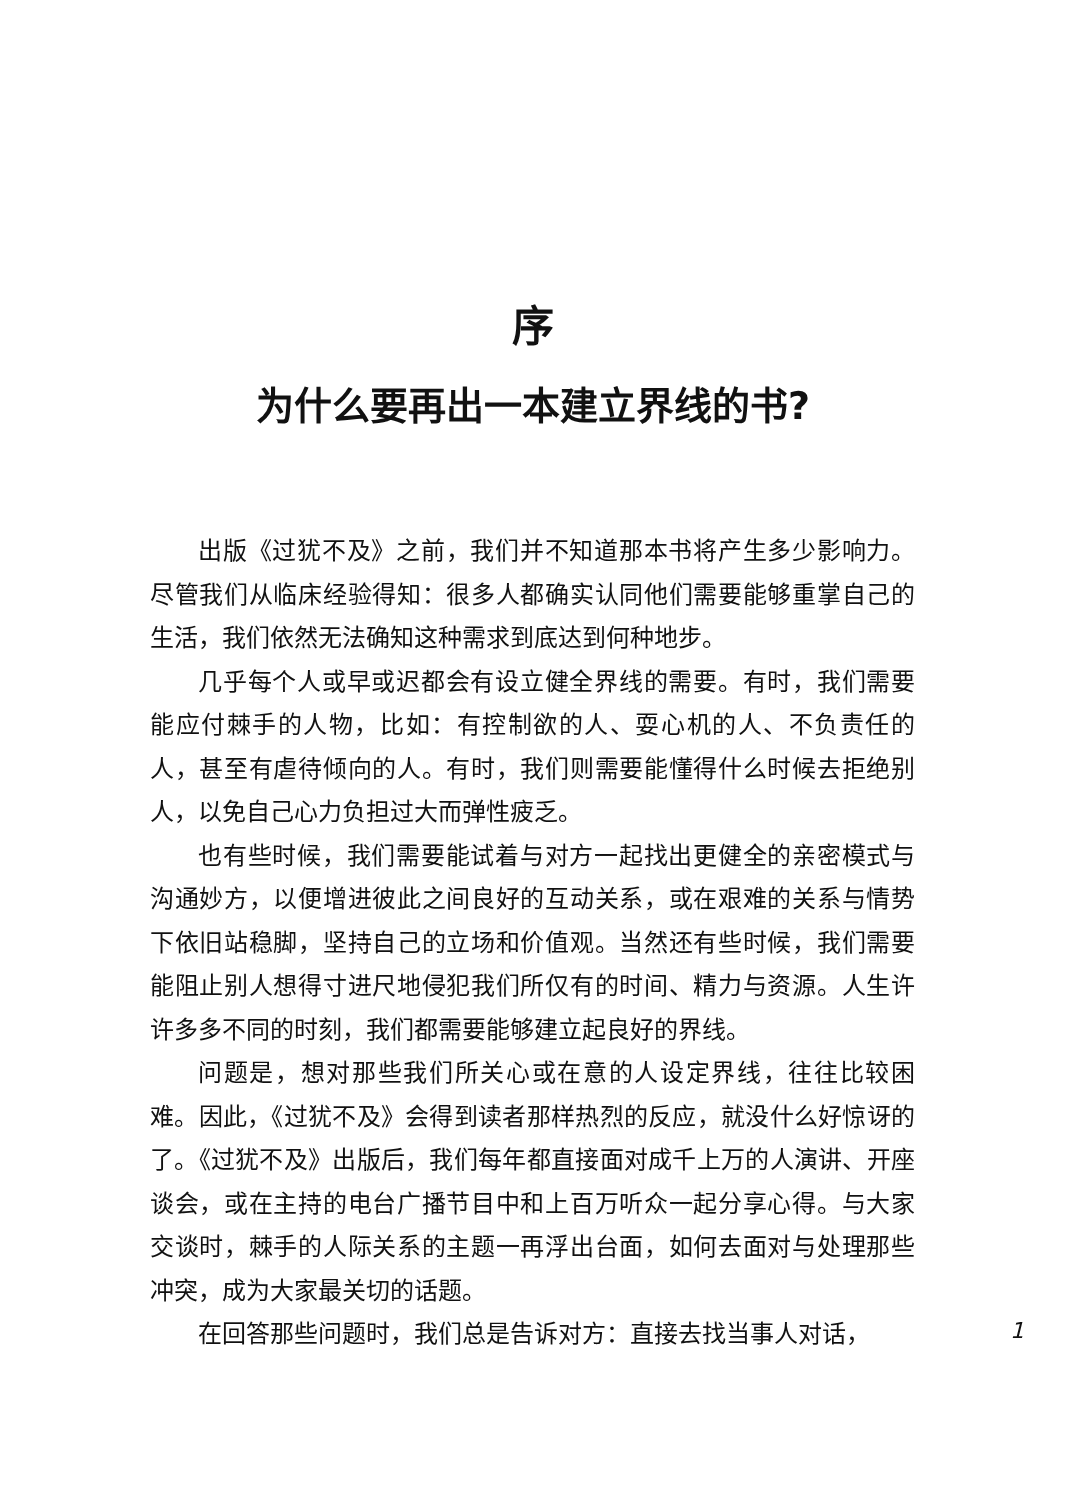序
为什么要再出一本建立界线的书?
出版《过犹不及》之前，我们并不知道那本书将产生多少影响力。尽管我们从临床经验得知：很多人都确实认同他们需要能够重掌自己的生活，我们依然无法确知这种需求到底达到何种地步。
几乎每个人或早或迟都会有设立健全界线的需要。有时，我们需要能应付棘手的人物，比如：有控制欲的人、耍心机的人、不负责任的人，甚至有虐待倾向的人。有时，我们则需要能懂得什么时候去拒绝别人，以免自己心力负担过大而弹性疲乏。
也有些时候，我们需要能试着与对方一起找出更健全的亲密模式与沟通妙方，以便增进彼此之间良好的互动关系，或在艰难的关系与情势下依旧站稳脚，坚持自己的立场和价值观。当然还有些时候，我们需要能阻止别人想得寸进尺地侵犯我们所仅有的时间、精力与资源。人生许许多多不同的时刻，我们都需要能够建立起良好的界线。
问题是，想对那些我们所关心或在意的人设定界线，往往比较困难。因此，《过犹不及》会得到读者那样热烈的反应，就没什么好惊讶的了。《过犹不及》出版后，我们每年都直接面对成千上万的人演讲、开座谈会，或在主持的电台广播节目中和上百万听众一起分享心得。与大家交谈时，棘手的人际关系的主题一再浮出台面，如何去面对与处理那些冲突，成为大家最关切的话题。
在回答那些问题时，我们总是告诉对方：直接去找当事人对话，
1